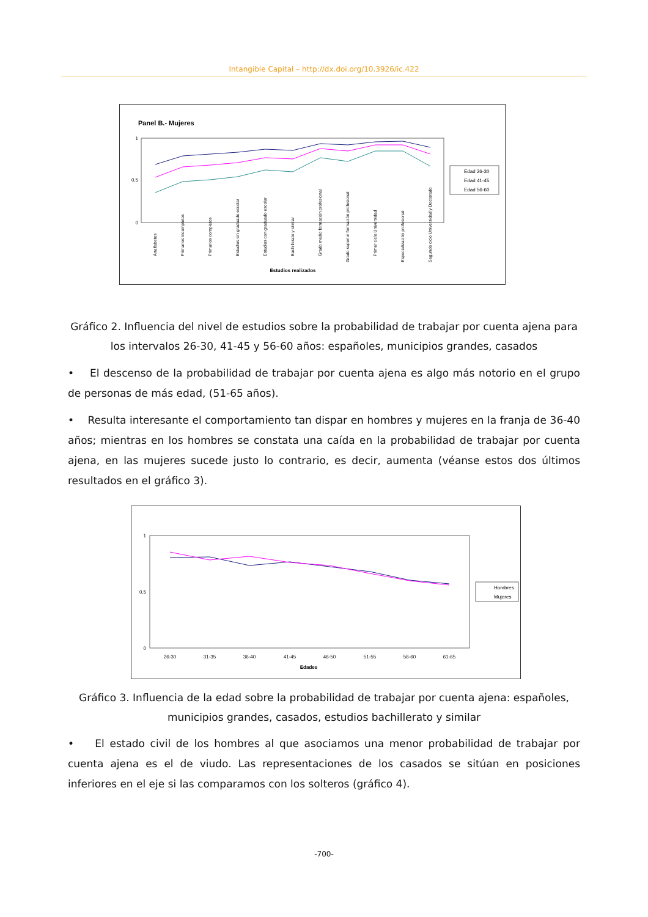Intangible Capital – http://dx.doi.org/10.3926/ic.422
Panel B.- Mujeres
1
0,5
0
Edad 26-30
Edad 41-45
Edad 56-60
Analfabetos
Primarios incompletos
Primarios completos
Estudios sin graduado escolar
Estudios con graduado escolar
Bachillerato y similar
Grado medio formación profesional
Grado superior formación profesional
Primer ciclo Universidad
Especialización profesional
Segundo ciclo Universidad y Doctorado
Estudios realizados
Gráfico 2. Influencia del nivel de estudios sobre la probabilidad de trabajar por cuenta ajena para los intervalos 26-30, 41-45 y 56-60 años: españoles, municipios grandes, casados
• El descenso de la probabilidad de trabajar por cuenta ajena es algo más notorio en el grupo de personas de más edad, (51-65 años).
• Resulta interesante el comportamiento tan dispar en hombres y mujeres en la franja de 36-40 años; mientras en los hombres se constata una caída en la probabilidad de trabajar por cuenta ajena, en las mujeres sucede justo lo contrario, es decir, aumenta (véanse estos dos últimos resultados en el gráfico 3).
1
0,5
0
26-30
31-35
36-40
41-45
46-50
51-55
56-60
61-65
Edades
Hombres
Mujeres
Gráfico 3. Influencia de la edad sobre la probabilidad de trabajar por cuenta ajena: españoles, municipios grandes, casados, estudios bachillerato y similar
• El estado civil de los hombres al que asociamos una menor probabilidad de trabajar por cuenta ajena es el de viudo. Las representaciones de los casados se sitúan en posiciones inferiores en el eje si las comparamos con los solteros (gráfico 4).
-700-